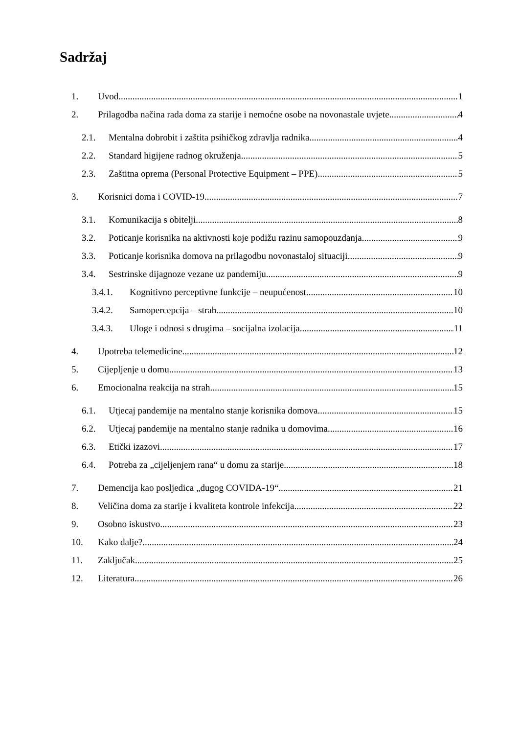Sadržaj
1. Uvod 1
2. Prilagodba načina rada doma za starije i nemoćne osobe na novonastale uvjete 4
2.1. Mentalna dobrobit i zaštita psihičkog zdravlja radnika 4
2.2. Standard higijene radnog okruženja 5
2.3. Zaštitna oprema (Personal Protective Equipment – PPE) 5
3. Korisnici doma i COVID-19 7
3.1. Komunikacija s obitelji 8
3.2. Poticanje korisnika na aktivnosti koje podižu razinu samopouzdanja 9
3.3. Poticanje korisnika domova na prilagodbu novonastaloj situaciji 9
3.4. Sestrinske dijagnoze vezane uz pandemiju 9
3.4.1. Kognitivno perceptivne funkcije – neupućenost 10
3.4.2. Samopercepcija – strah 10
3.4.3. Uloge i odnosi s drugima – socijalna izolacija 11
4. Upotreba telemedicine 12
5. Cijepljenje u domu 13
6. Emocionalna reakcija na strah 15
6.1. Utjecaj pandemije na mentalno stanje korisnika domova 15
6.2. Utjecaj pandemije na mentalno stanje radnika u domovima 16
6.3. Etički izazovi 17
6.4. Potreba za „cijeljenjem rana“ u domu za starije 18
7. Demencija kao posljedica „dugog COVIDA-19“ 21
8. Veličina doma za starije i kvaliteta kontrole infekcija 22
9. Osobno iskustvo 23
10. Kako dalje? 24
11. Zaključak 25
12. Literatura 26